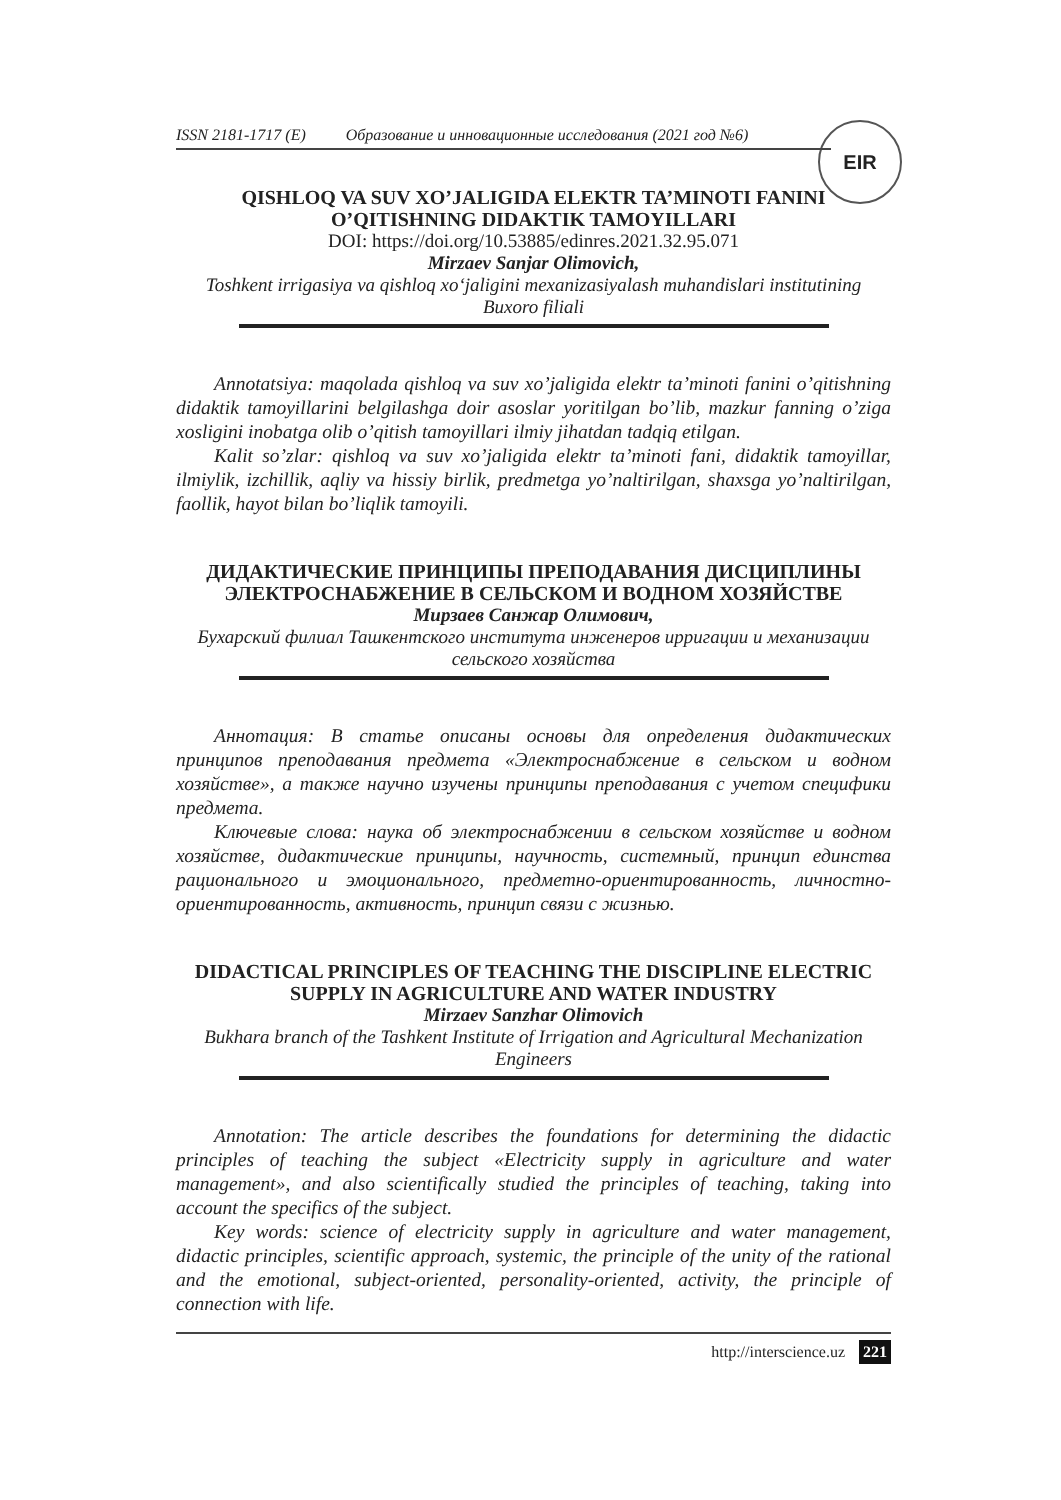EIR
ISSN 2181-1717 (E) Образование и инновационные исследования (2021 год №6)
QISHLOQ VA SUV XO’JALIGIDA ELEKTR TA’MINOTI FANINI O’QITISHNING DIDAKTIK TAMOYILLARI
DOI: https://doi.org/10.53885/edinres.2021.32.95.071
Mirzaev Sanjar Olimovich,
Toshkent irrigasiya va qishloq xo‘jaligini mexanizasiyalash muhandislari institutining Buxoro filiali
Annotatsiya: maqolada qishloq va suv xo’jaligida elektr ta’minoti fanini o’qitishning didaktik tamoyillarini belgilashga doir asoslar yoritilgan bo’lib, mazkur fanning o’ziga xosligini inobatga olib o’qitish tamoyillari ilmiy jihatdan tadqiq etilgan.
Kalit so’zlar: qishloq va suv xo’jaligida elektr ta’minoti fani, didaktik tamoyillar, ilmiylik, izchillik, aqliy va hissiy birlik, predmetga yo’naltirilgan, shaxsga yo’naltirilgan, faollik, hayot bilan bo’liqlik tamoyili.
ДИДАКТИЧЕСКИЕ ПРИНЦИПЫ ПРЕПОДАВАНИЯ ДИСЦИПЛИНЫ ЭЛЕКТРОСНАБЖЕНИЕ В СЕЛЬСКОМ И ВОДНОМ ХОЗЯЙСТВЕ
Мирзаев Санжар Олимович,
Бухарский филиал Ташкентского института инженеров ирригации и механизации сельского хозяйства
Аннотация: В статье описаны основы для определения дидактических принципов преподавания предмета «Электроснабжение в сельском и водном хозяйстве», а также научно изучены принципы преподавания с учетом специфики предмета.
Ключевые слова: наука об электроснабжении в сельском хозяйстве и водном хозяйстве, дидактические принципы, научность, системный, принцип единства рационального и эмоционального, предметно-ориентированность, личностно-ориентированность, активность, принцип связи с жизнью.
DIDACTICAL PRINCIPLES OF TEACHING THE DISCIPLINE ELECTRIC SUPPLY IN AGRICULTURE AND WATER INDUSTRY
Mirzaev Sanzhar Olimovich
Bukhara branch of the Tashkent Institute of Irrigation and Agricultural Mechanization Engineers
Annotation: The article describes the foundations for determining the didactic principles of teaching the subject «Electricity supply in agriculture and water management», and also scientifically studied the principles of teaching, taking into account the specifics of the subject.
Key words: science of electricity supply in agriculture and water management, didactic principles, scientific approach, systemic, the principle of the unity of the rational and the emotional, subject-oriented, personality-oriented, activity, the principle of connection with life.
http://interscience.uz 221